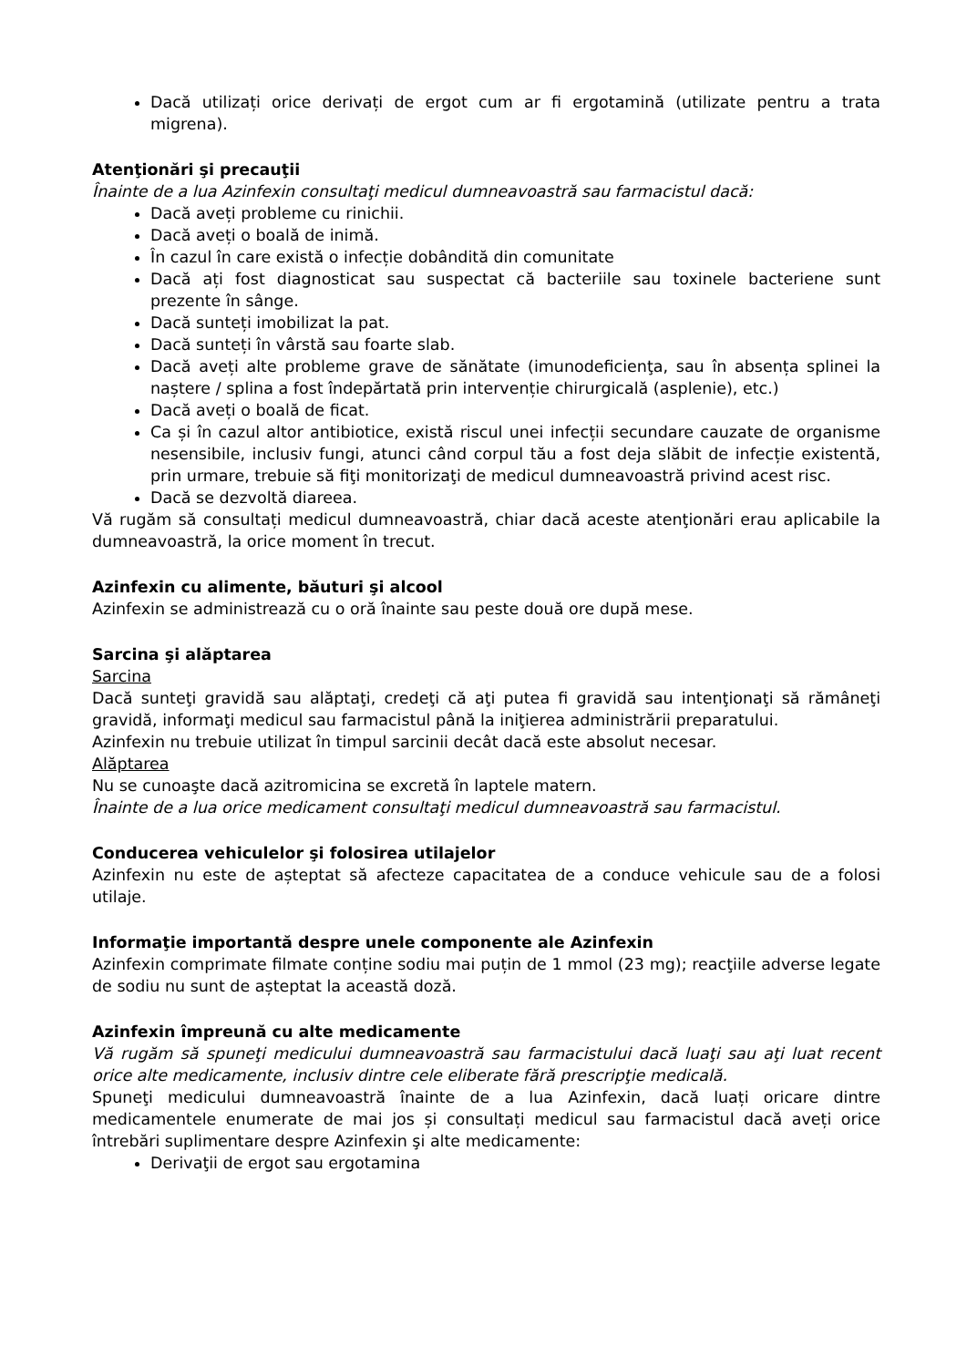Dacă utilizați orice derivați de ergot cum ar fi ergotamină (utilizate pentru a trata migrena).
Atenţionări şi precauţii
Înainte de a lua Azinfexin consultaţi medicul dumneavoastră sau farmacistul dacă:
Dacă aveți probleme cu rinichii.
Dacă aveți o boală de inimă.
În cazul în care există o infecție dobândită din comunitate
Dacă ați fost diagnosticat sau suspectat că bacteriile sau toxinele bacteriene sunt prezente în sânge.
Dacă sunteți imobilizat la pat.
Dacă sunteți în vârstă sau foarte slab.
Dacă aveți alte probleme grave de sănătate (imunodeficienţa, sau în absența splinei la naștere / splina a fost îndepărtată prin intervenție chirurgicală (asplenie), etc.)
Dacă aveți o boală de ficat.
Ca și în cazul altor antibiotice, există riscul unei infecții secundare cauzate de organisme nesensibile, inclusiv fungi, atunci când corpul tău a fost deja slăbit de infecție existentă, prin urmare, trebuie să fiţi monitorizaţi de medicul dumneavoastră privind acest risc.
Dacă se dezvoltă diareea.
Vă rugăm să consultați medicul dumneavoastră, chiar dacă aceste atenţionări erau aplicabile la dumneavoastră, la orice moment în trecut.
Azinfexin cu alimente, băuturi şi alcool
Azinfexin se administrează cu o oră înainte sau peste două ore după mese.
Sarcina şi alăptarea
Sarcina
Dacă sunteţi gravidă sau alăptaţi, credeţi că aţi putea fi gravidă sau intenţionaţi să rămâneţi gravidă, informaţi medicul sau farmacistul până la iniţierea administrării preparatului.
Azinfexin nu trebuie utilizat în timpul sarcinii decât dacă este absolut necesar.
Alăptarea
Nu se cunoaşte dacă azitromicina se excretă în laptele matern.
Înainte de a lua orice medicament consultaţi medicul dumneavoastră sau farmacistul.
Conducerea vehiculelor şi folosirea utilajelor
Azinfexin nu este de așteptat să afecteze capacitatea de a conduce vehicule sau de a folosi utilaje.
Informaţie importantă despre unele componente ale Azinfexin
Azinfexin comprimate filmate conține sodiu mai puțin de 1 mmol (23 mg); reacţiile adverse legate de sodiu nu sunt de așteptat la această doză.
Azinfexin împreună cu alte medicamente
Vă rugăm să spuneţi medicului dumneavoastră sau farmacistului dacă luaţi sau aţi luat recent orice alte medicamente, inclusiv dintre cele eliberate fără prescripţie medicală.
Spuneţi medicului dumneavoastră înainte de a lua Azinfexin, dacă luați oricare dintre medicamentele enumerate de mai jos și consultați medicul sau farmacistul dacă aveți orice întrebări suplimentare despre Azinfexin şi alte medicamente:
Derivaţii de ergot sau ergotamina